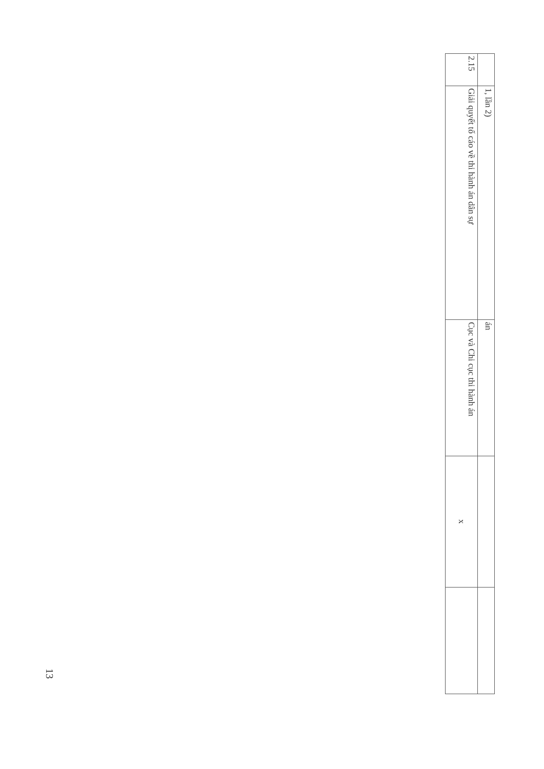| | 1, lần 2) | án | | |
| 2.15 | Giải quyết tố cáo về thi hành án dân sự | Cục và Chi cục thi hành án | x | |
13